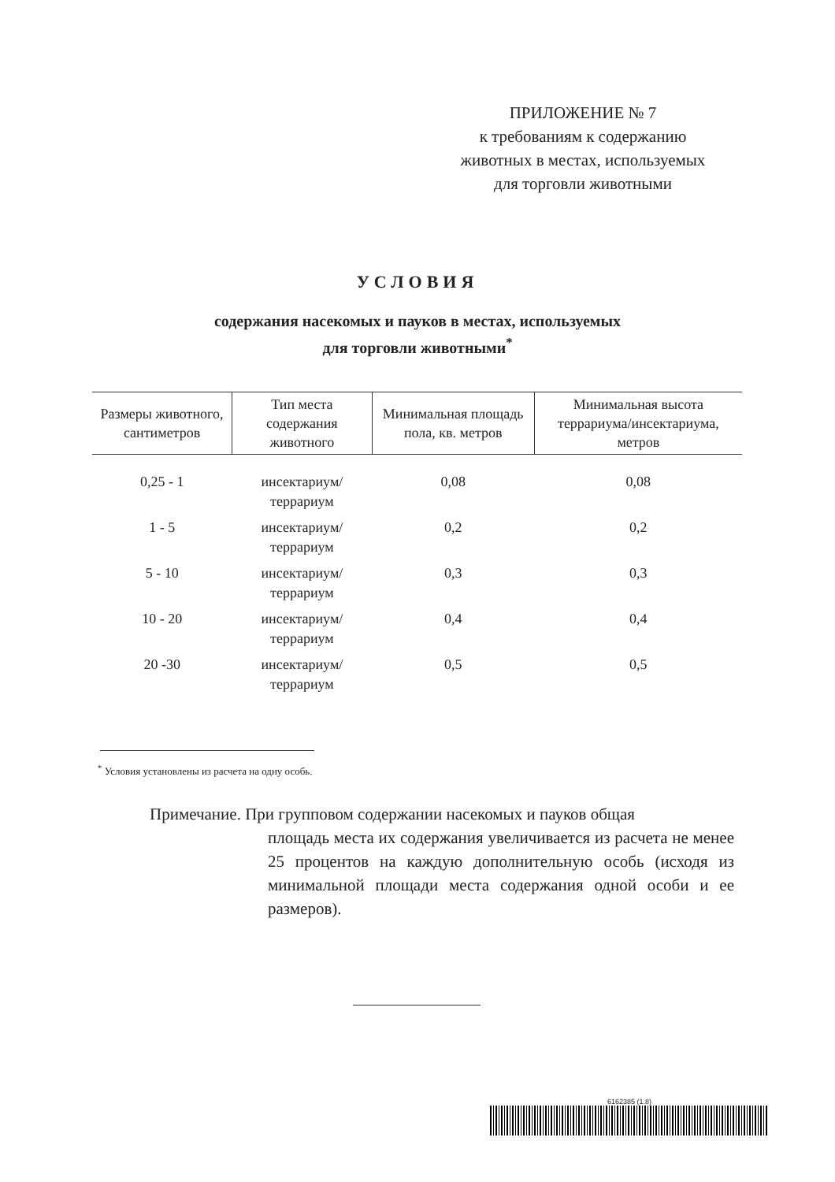ПРИЛОЖЕНИЕ № 7
к требованиям к содержанию
животных в местах, используемых
для торговли животными
УСЛОВИЯ
содержания насекомых и пауков в местах, используемых
для торговли животными<sup>*</sup>
| Размеры животного, сантиметров | Тип места содержания животного | Минимальная площадь пола, кв. метров | Минимальная высота террариума/инсектариума, метров |
| --- | --- | --- | --- |
| 0,25 - 1 | инсектариум/ террариум | 0,08 | 0,08 |
| 1 - 5 | инсектариум/ террариум | 0,2 | 0,2 |
| 5 - 10 | инсектариум/ террариум | 0,3 | 0,3 |
| 10 - 20 | инсектариум/ террариум | 0,4 | 0,4 |
| 20 -30 | инсектариум/ террариум | 0,5 | 0,5 |
<sup>*</sup> Условия установлены из расчета на одну особь.
Примечание. При групповом содержании насекомых и пауков общая
площадь места их содержания увеличивается из расчета не менее 25 процентов на каждую дополнительную особь (исходя из минимальной площади места содержания одной особи и ее размеров).
6162385 (1.8)